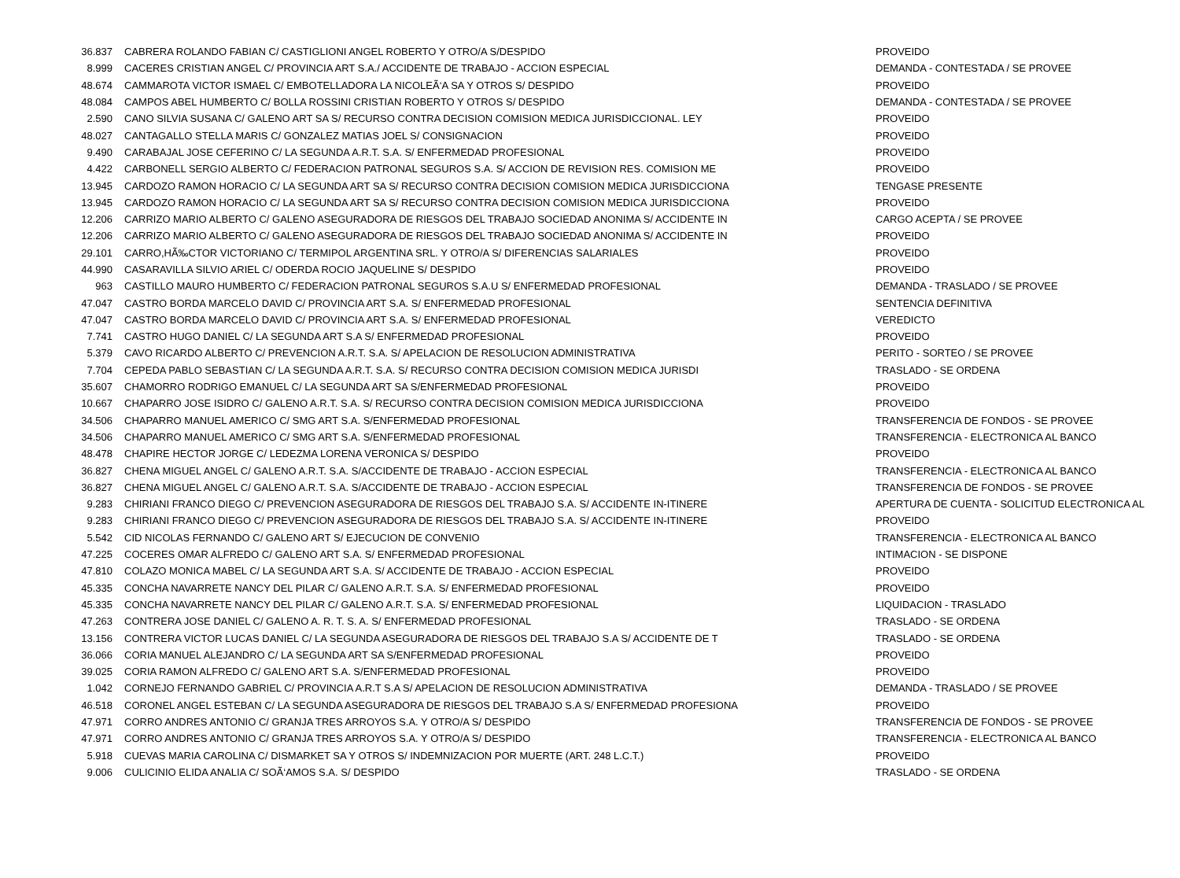| 36.837 | CABRERA ROLANDO FABIAN C/ CASTIGLIONI ANGEL ROBERTO Y OTRO/A S/DESPIDO | PROVEIDO |
| 8.999 | CACERES CRISTIAN ANGEL C/ PROVINCIA ART S.A./ ACCIDENTE DE TRABAJO - ACCION ESPECIAL | DEMANDA - CONTESTADA / SE PROVEE |
| 48.674 | CAMMAROTA VICTOR ISMAEL C/ EMBOTELLADORA LA NICOLEÃ‘A SA Y OTROS S/ DESPIDO | PROVEIDO |
| 48.084 | CAMPOS ABEL HUMBERTO C/ BOLLA ROSSINI CRISTIAN ROBERTO Y OTROS S/ DESPIDO | DEMANDA - CONTESTADA / SE PROVEE |
| 2.590 | CANO SILVIA SUSANA C/ GALENO ART SA S/ RECURSO CONTRA DECISION COMISION MEDICA JURISDICCIONAL. LEY | PROVEIDO |
| 48.027 | CANTAGALLO STELLA MARIS C/ GONZALEZ MATIAS JOEL S/ CONSIGNACION | PROVEIDO |
| 9.490 | CARABAJAL JOSE CEFERINO C/ LA SEGUNDA A.R.T. S.A. S/ ENFERMEDAD PROFESIONAL | PROVEIDO |
| 4.422 | CARBONELL SERGIO ALBERTO C/ FEDERACION PATRONAL SEGUROS S.A. S/ ACCION DE REVISION RES. COMISION ME | PROVEIDO |
| 13.945 | CARDOZO RAMON HORACIO C/ LA SEGUNDA ART SA S/ RECURSO CONTRA DECISION COMISION MEDICA JURISDICCIONA | TENGASE PRESENTE |
| 13.945 | CARDOZO RAMON HORACIO C/ LA SEGUNDA ART SA S/ RECURSO CONTRA DECISION COMISION MEDICA JURISDICCIONA | PROVEIDO |
| 12.206 | CARRIZO MARIO ALBERTO C/ GALENO ASEGURADORA DE RIESGOS DEL TRABAJO SOCIEDAD ANONIMA S/ ACCIDENTE IN | CARGO ACEPTA / SE PROVEE |
| 12.206 | CARRIZO MARIO ALBERTO C/ GALENO ASEGURADORA DE RIESGOS DEL TRABAJO SOCIEDAD ANONIMA S/ ACCIDENTE IN | PROVEIDO |
| 29.101 | CARRO,HÃ‰CTOR VICTORIANO C/ TERMIPOL ARGENTINA SRL. Y OTRO/A S/ DIFERENCIAS SALARIALES | PROVEIDO |
| 44.990 | CASARAVILLA SILVIO ARIEL C/ ODERDA ROCIO JAQUELINE S/ DESPIDO | PROVEIDO |
| 963 | CASTILLO MAURO HUMBERTO C/ FEDERACION PATRONAL SEGUROS S.A.U S/ ENFERMEDAD PROFESIONAL | DEMANDA - TRASLADO / SE PROVEE |
| 47.047 | CASTRO BORDA MARCELO DAVID C/ PROVINCIA ART S.A. S/ ENFERMEDAD PROFESIONAL | SENTENCIA DEFINITIVA |
| 47.047 | CASTRO BORDA MARCELO DAVID C/ PROVINCIA ART S.A. S/ ENFERMEDAD PROFESIONAL | VEREDICTO |
| 7.741 | CASTRO HUGO DANIEL C/ LA SEGUNDA ART S.A S/ ENFERMEDAD PROFESIONAL | PROVEIDO |
| 5.379 | CAVO RICARDO ALBERTO C/ PREVENCION A.R.T. S.A. S/ APELACION DE RESOLUCION ADMINISTRATIVA | PERITO - SORTEO / SE PROVEE |
| 7.704 | CEPEDA PABLO SEBASTIAN C/ LA SEGUNDA A.R.T. S.A. S/ RECURSO CONTRA DECISION COMISION MEDICA JURISDI | TRASLADO - SE ORDENA |
| 35.607 | CHAMORRO RODRIGO EMANUEL C/ LA SEGUNDA ART SA S/ENFERMEDAD PROFESIONAL | PROVEIDO |
| 10.667 | CHAPARRO JOSE ISIDRO C/ GALENO A.R.T. S.A. S/ RECURSO CONTRA DECISION COMISION MEDICA JURISDICCIONA | PROVEIDO |
| 34.506 | CHAPARRO MANUEL AMERICO C/ SMG ART S.A. S/ENFERMEDAD PROFESIONAL | TRANSFERENCIA DE FONDOS - SE PROVEE |
| 34.506 | CHAPARRO MANUEL AMERICO C/ SMG ART S.A. S/ENFERMEDAD PROFESIONAL | TRANSFERENCIA - ELECTRONICA AL BANCO |
| 48.478 | CHAPIRE HECTOR JORGE C/ LEDEZMA LORENA VERONICA S/ DESPIDO | PROVEIDO |
| 36.827 | CHENA MIGUEL ANGEL C/ GALENO A.R.T. S.A. S/ACCIDENTE DE TRABAJO - ACCION ESPECIAL | TRANSFERENCIA - ELECTRONICA AL BANCO |
| 36.827 | CHENA MIGUEL ANGEL C/ GALENO A.R.T. S.A. S/ACCIDENTE DE TRABAJO - ACCION ESPECIAL | TRANSFERENCIA DE FONDOS - SE PROVEE |
| 9.283 | CHIRIANI FRANCO DIEGO C/ PREVENCION ASEGURADORA DE RIESGOS DEL TRABAJO S.A. S/ ACCIDENTE IN-ITINERE | APERTURA DE CUENTA - SOLICITUD ELECTRONICA AL |
| 9.283 | CHIRIANI FRANCO DIEGO C/ PREVENCION ASEGURADORA DE RIESGOS DEL TRABAJO S.A. S/ ACCIDENTE IN-ITINERE | PROVEIDO |
| 5.542 | CID NICOLAS FERNANDO C/ GALENO ART S/ EJECUCION DE CONVENIO | TRANSFERENCIA - ELECTRONICA AL BANCO |
| 47.225 | COCERES OMAR ALFREDO C/ GALENO ART S.A. S/ ENFERMEDAD PROFESIONAL | INTIMACION - SE DISPONE |
| 47.810 | COLAZO MONICA MABEL C/ LA SEGUNDA ART S.A. S/ ACCIDENTE DE TRABAJO - ACCION ESPECIAL | PROVEIDO |
| 45.335 | CONCHA NAVARRETE NANCY DEL PILAR C/ GALENO A.R.T. S.A. S/ ENFERMEDAD PROFESIONAL | PROVEIDO |
| 45.335 | CONCHA NAVARRETE NANCY DEL PILAR C/ GALENO A.R.T. S.A. S/ ENFERMEDAD PROFESIONAL | LIQUIDACION - TRASLADO |
| 47.263 | CONTRERA JOSE DANIEL C/ GALENO A. R. T. S. A. S/ ENFERMEDAD PROFESIONAL | TRASLADO - SE ORDENA |
| 13.156 | CONTRERA VICTOR LUCAS DANIEL C/ LA SEGUNDA ASEGURADORA DE RIESGOS DEL TRABAJO S.A S/ ACCIDENTE DE T | TRASLADO - SE ORDENA |
| 36.066 | CORIA MANUEL ALEJANDRO C/ LA SEGUNDA ART SA S/ENFERMEDAD PROFESIONAL | PROVEIDO |
| 39.025 | CORIA RAMON ALFREDO C/ GALENO ART S.A. S/ENFERMEDAD PROFESIONAL | PROVEIDO |
| 1.042 | CORNEJO FERNANDO GABRIEL C/ PROVINCIA A.R.T S.A S/ APELACION DE RESOLUCION ADMINISTRATIVA | DEMANDA - TRASLADO / SE PROVEE |
| 46.518 | CORONEL ANGEL ESTEBAN C/ LA SEGUNDA ASEGURADORA DE RIESGOS DEL TRABAJO S.A S/ ENFERMEDAD PROFESIONA | PROVEIDO |
| 47.971 | CORRO ANDRES ANTONIO C/ GRANJA TRES ARROYOS S.A. Y OTRO/A S/ DESPIDO | TRANSFERENCIA DE FONDOS - SE PROVEE |
| 47.971 | CORRO ANDRES ANTONIO C/ GRANJA TRES ARROYOS S.A. Y OTRO/A S/ DESPIDO | TRANSFERENCIA - ELECTRONICA AL BANCO |
| 5.918 | CUEVAS MARIA CAROLINA C/ DISMARKET SA Y OTROS S/ INDEMNIZACION POR MUERTE (ART. 248 L.C.T.) | PROVEIDO |
| 9.006 | CULICINIO ELIDA ANALIA C/ SOÃ‘AMOS S.A. S/ DESPIDO | TRASLADO - SE ORDENA |